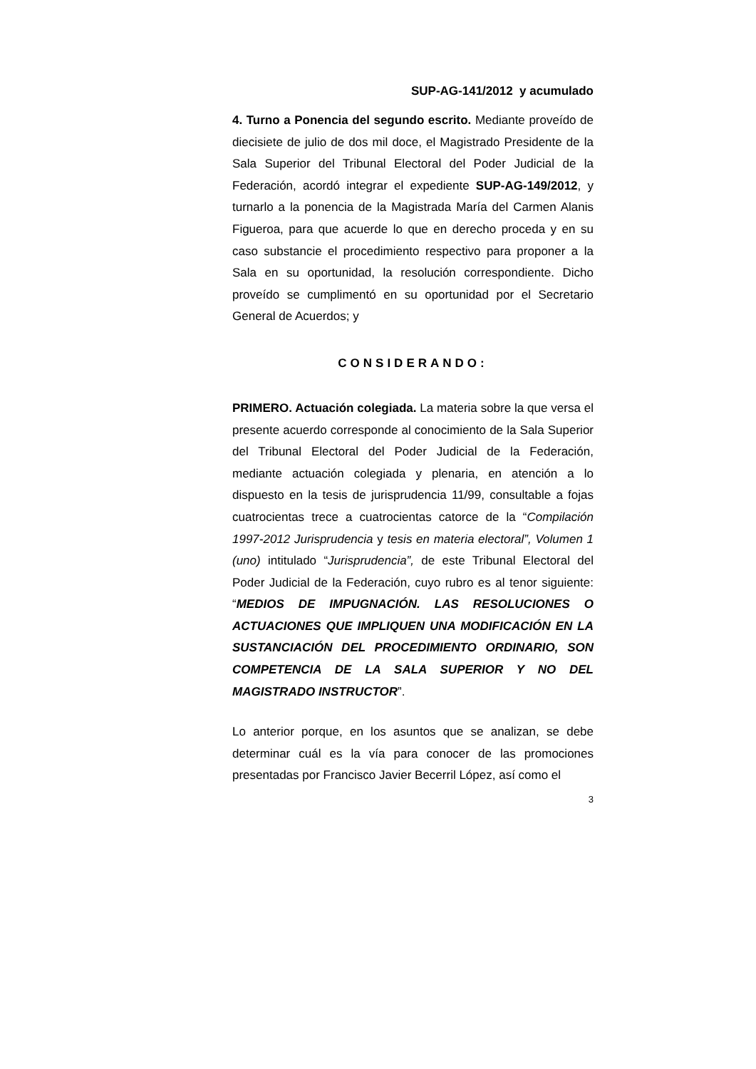SUP-AG-141/2012 y acumulado
4. Turno a Ponencia del segundo escrito. Mediante proveído de diecisiete de julio de dos mil doce, el Magistrado Presidente de la Sala Superior del Tribunal Electoral del Poder Judicial de la Federación, acordó integrar el expediente SUP-AG-149/2012, y turnarlo a la ponencia de la Magistrada María del Carmen Alanis Figueroa, para que acuerde lo que en derecho proceda y en su caso substancie el procedimiento respectivo para proponer a la Sala en su oportunidad, la resolución correspondiente. Dicho proveído se cumplimentó en su oportunidad por el Secretario General de Acuerdos; y
CONSIDERANDO:
PRIMERO. Actuación colegiada. La materia sobre la que versa el presente acuerdo corresponde al conocimiento de la Sala Superior del Tribunal Electoral del Poder Judicial de la Federación, mediante actuación colegiada y plenaria, en atención a lo dispuesto en la tesis de jurisprudencia 11/99, consultable a fojas cuatrocientas trece a cuatrocientas catorce de la “Compilación 1997-2012 Jurisprudencia y tesis en materia electoral”, Volumen 1 (uno) intitulado “Jurisprudencia”, de este Tribunal Electoral del Poder Judicial de la Federación, cuyo rubro es al tenor siguiente: “MEDIOS DE IMPUGNACIÓN. LAS RESOLUCIONES O ACTUACIONES QUE IMPLIQUEN UNA MODIFICACIÓN EN LA SUSTANCIACIÓN DEL PROCEDIMIENTO ORDINARIO, SON COMPETENCIA DE LA SALA SUPERIOR Y NO DEL MAGISTRADO INSTRUCTOR”.
Lo anterior porque, en los asuntos que se analizan, se debe determinar cuál es la vía para conocer de las promociones presentadas por Francisco Javier Becerril López, así como el
3